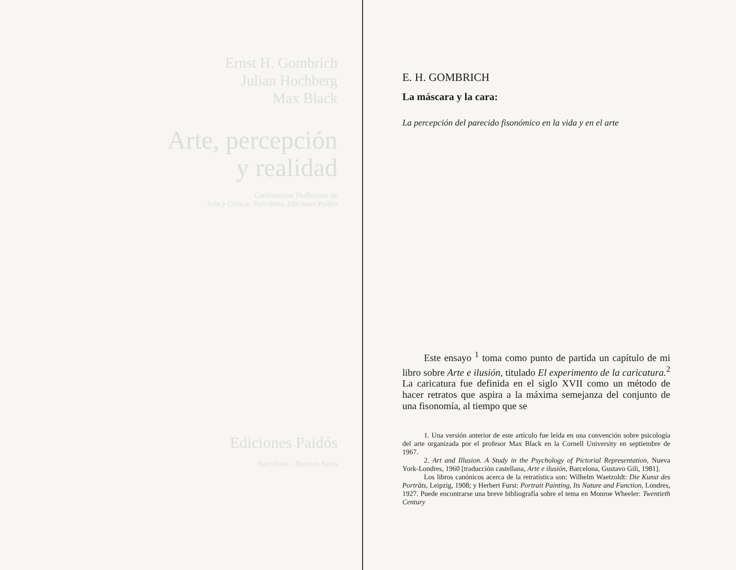Ernst H. Gombrich
Julian Hochberg
Max Black
Arte, percepción
y realidad
Conferencias Thalheimer de
Arte y Ciencia, Barcelona, Ediciones Paidós
Ediciones Paidós
Barcelona - Buenos Aires
E. H. GOMBRICH
La máscara y la cara:
La percepción del parecido fisonómico en la vida y en el arte
Este ensayo <sup>1</sup> toma como punto de partida un capítulo de mi libro sobre Arte e ilusión, titulado El experimento de la caricatura.<sup>2</sup> La caricatura fue definida en el siglo XVII como un método de hacer retratos que aspira a la máxima semejanza del conjunto de una fisonomía, al tiempo que se
1. Una versión anterior de este artículo fue leída en una convención sobre psicología del arte organizada por el profesor Max Black en la Cornell University en septiembre de 1967.
2. Art and Illusion. A Study in the Psychology of Pictorial Representation, Nueva York-Londres, 1960 [traducción castellana, Arte e ilusión, Barcelona, Gustavo Gili, 1981].
Los libros canónicos acerca de la retratística son: Wilhelm Waetzoldt: Die Kunst des Porträts, Leipzig, 1908; y Herbert Furst: Portrait Painting, Its Nature and Function, Londres, 1927. Puede encontrarse una breve bibliografía sobre el tema en Monroe Wheeler: Twentieth Century